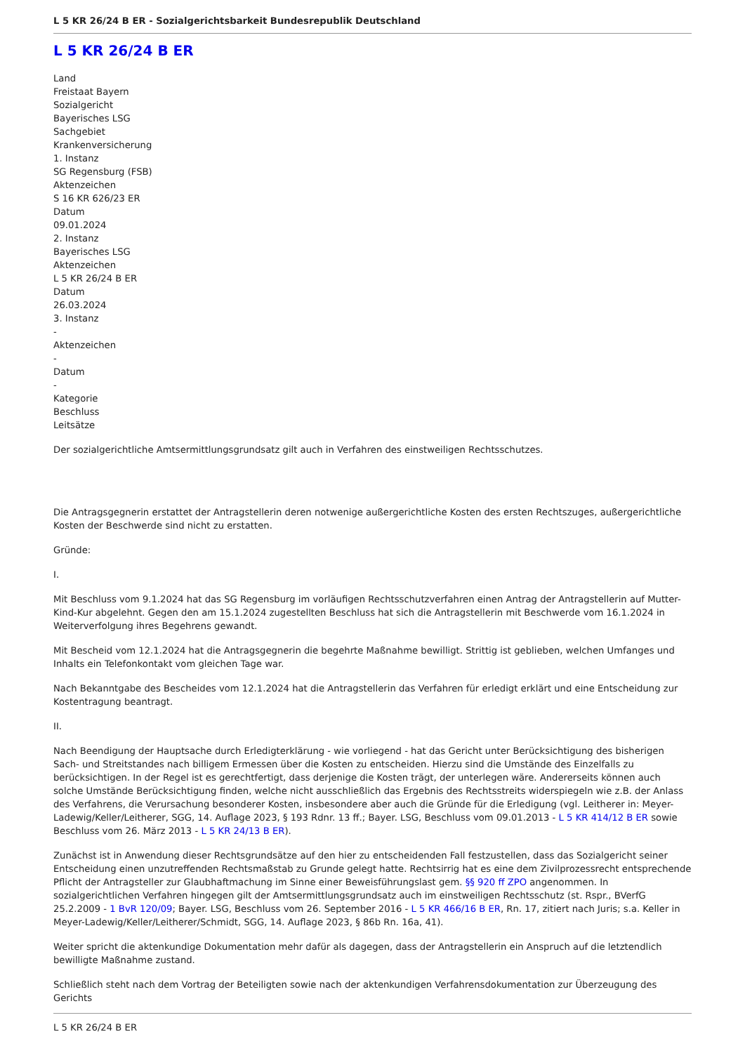L 5 KR 26/24 B ER - Sozialgerichtsbarkeit Bundesrepublik Deutschland
L 5 KR 26/24 B ER
Land
Freistaat Bayern
Sozialgericht
Bayerisches LSG
Sachgebiet
Krankenversicherung
1. Instanz
SG Regensburg (FSB)
Aktenzeichen
S 16 KR 626/23 ER
Datum
09.01.2024
2. Instanz
Bayerisches LSG
Aktenzeichen
L 5 KR 26/24 B ER
Datum
26.03.2024
3. Instanz
-
Aktenzeichen
-
Datum
-
Kategorie
Beschluss
Leitsätze
Der sozialgerichtliche Amtsermittlungsgrundsatz gilt auch in Verfahren des einstweiligen Rechtsschutzes.
Die Antragsgegnerin erstattet der Antragstellerin deren notwenige außergerichtliche Kosten des ersten Rechtszuges, außergerichtliche Kosten der Beschwerde sind nicht zu erstatten.
Gründe:
I.
Mit Beschluss vom 9.1.2024 hat das SG Regensburg im vorläufigen Rechtsschutzverfahren einen Antrag der Antragstellerin auf Mutter-Kind-Kur abgelehnt. Gegen den am 15.1.2024 zugestellten Beschluss hat sich die Antragstellerin mit Beschwerde vom 16.1.2024 in Weiterverfolgung ihres Begehrens gewandt.
Mit Bescheid vom 12.1.2024 hat die Antragsgegnerin die begehrte Maßnahme bewilligt. Strittig ist geblieben, welchen Umfanges und Inhalts ein Telefonkontakt vom gleichen Tage war.
Nach Bekanntgabe des Bescheides vom 12.1.2024 hat die Antragstellerin das Verfahren für erledigt erklärt und eine Entscheidung zur Kostentragung beantragt.
II.
Nach Beendigung der Hauptsache durch Erledigterklärung - wie vorliegend - hat das Gericht unter Berücksichtigung des bisherigen Sach- und Streitstandes nach billigem Ermessen über die Kosten zu entscheiden. Hierzu sind die Umstände des Einzelfalls zu berücksichtigen. In der Regel ist es gerechtfertigt, dass derjenige die Kosten trägt, der unterlegen wäre. Andererseits können auch solche Umstände Berücksichtigung finden, welche nicht ausschließlich das Ergebnis des Rechtsstreits widerspiegeln wie z.B. der Anlass des Verfahrens, die Verursachung besonderer Kosten, insbesondere aber auch die Gründe für die Erledigung (vgl. Leitherer in: Meyer-Ladewig/Keller/Leitherer, SGG, 14. Auflage 2023, § 193 Rdnr. 13 ff.; Bayer. LSG, Beschluss vom 09.01.2013 - L 5 KR 414/12 B ER sowie Beschluss vom 26. März 2013 - L 5 KR 24/13 B ER).
Zunächst ist in Anwendung dieser Rechtsgrundsätze auf den hier zu entscheidenden Fall festzustellen, dass das Sozialgericht seiner Entscheidung einen unzutreffenden Rechtsmaßstab zu Grunde gelegt hatte. Rechtsirrig hat es eine dem Zivilprozessrecht entsprechende Pflicht der Antragsteller zur Glaubhaftmachung im Sinne einer Beweisführungslast gem. §§ 920 ff ZPO angenommen. In sozialgerichtlichen Verfahren hingegen gilt der Amtsermittlungsgrundsatz auch im einstweiligen Rechtsschutz (st. Rspr., BVerfG 25.2.2009 - 1 BvR 120/09; Bayer. LSG, Beschluss vom 26. September 2016 - L 5 KR 466/16 B ER, Rn. 17, zitiert nach Juris; s.a. Keller in Meyer-Ladewig/Keller/Leitherer/Schmidt, SGG, 14. Auflage 2023, § 86b Rn. 16a, 41).
Weiter spricht die aktenkundige Dokumentation mehr dafür als dagegen, dass der Antragstellerin ein Anspruch auf die letztendlich bewilligte Maßnahme zustand.
Schließlich steht nach dem Vortrag der Beteiligten sowie nach der aktenkundigen Verfahrensdokumentation zur Überzeugung des Gerichts
L 5 KR 26/24 B ER